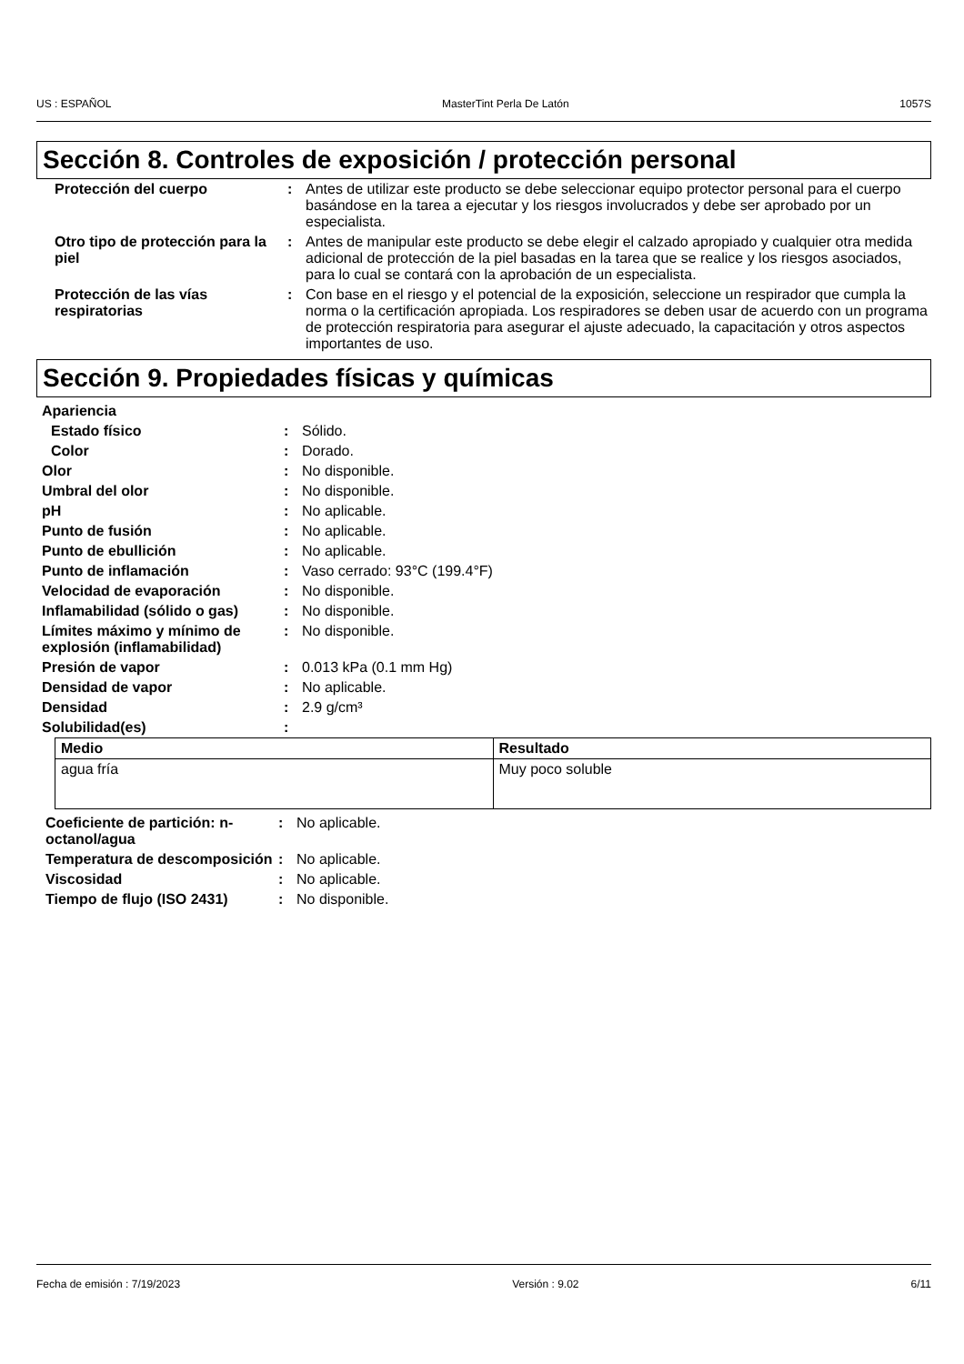US : ESPAÑOL MasterTint Perla De Latón 1057S
Sección 8. Controles de exposición / protección personal
| Protección del cuerpo | : | Antes de utilizar este producto se debe seleccionar equipo protector personal para el cuerpo basándose en la tarea a ejecutar y los riesgos involucrados y debe ser aprobado por un especialista. |
| Otro tipo de protección para la piel | : | Antes de manipular este producto se debe elegir el calzado apropiado y cualquier otra medida adicional de protección de la piel basadas en la tarea que se realice y los riesgos asociados, para lo cual se contará con la aprobación de un especialista. |
| Protección de las vías respiratorias | : | Con base en el riesgo y el potencial de la exposición, seleccione un respirador que cumpla la norma o la certificación apropiada. Los respiradores se deben usar de acuerdo con un programa de protección respiratoria para asegurar el ajuste adecuado, la capacitación y otros aspectos importantes de uso. |
Sección 9. Propiedades físicas y químicas
| Apariencia | | |
| Estado físico | : | Sólido. |
| Color | : | Dorado. |
| Olor | : | No disponible. |
| Umbral del olor | : | No disponible. |
| pH | : | No aplicable. |
| Punto de fusión | : | No aplicable. |
| Punto de ebullición | : | No aplicable. |
| Punto de inflamación | : | Vaso cerrado: 93°C (199.4°F) |
| Velocidad de evaporación | : | No disponible. |
| Inflamabilidad (sólido o gas) | : | No disponible. |
| Límites máximo y mínimo de explosión (inflamabilidad) | : | No disponible. |
| Presión de vapor | : | 0.013 kPa (0.1 mm Hg) |
| Densidad de vapor | : | No aplicable. |
| Densidad | : | 2.9 g/cm³ |
| Solubilidad(es) | : | |
| Medio | Resultado |
| --- | --- |
| agua fría | Muy poco soluble |
| Coeficiente de partición: n-octanol/agua | : | No aplicable. |
| Temperatura de descomposición | : | No aplicable. |
| Viscosidad | : | No aplicable. |
| Tiempo de flujo (ISO 2431) | : | No disponible. |
Fecha de emisión : 7/19/2023 Versión : 9.02 6/11